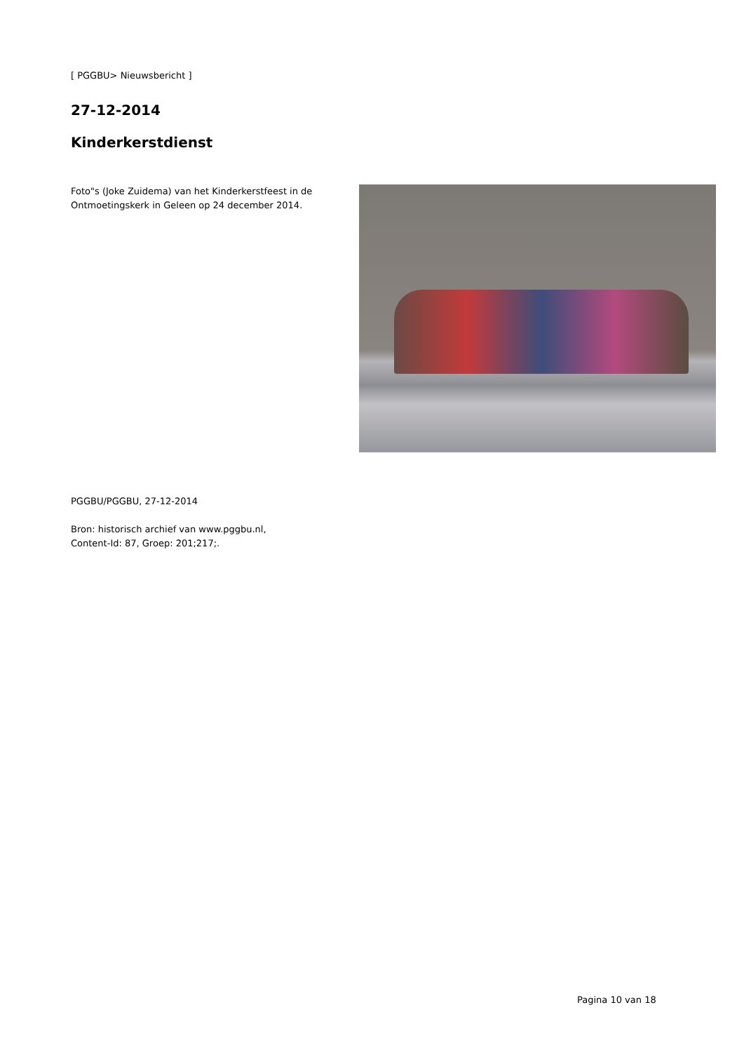[ PGGBU> Nieuwsbericht ]
27-12-2014
Kinderkerstdienst
Foto"s (Joke Zuidema) van het Kinderkerstfeest in de Ontmoetingskerk in Geleen op 24 december 2014.
PGGBU/PGGBU, 27-12-2014
Bron: historisch archief van www.pggbu.nl,
Content-Id: 87, Groep: 201;217;.
Pagina 10 van 18